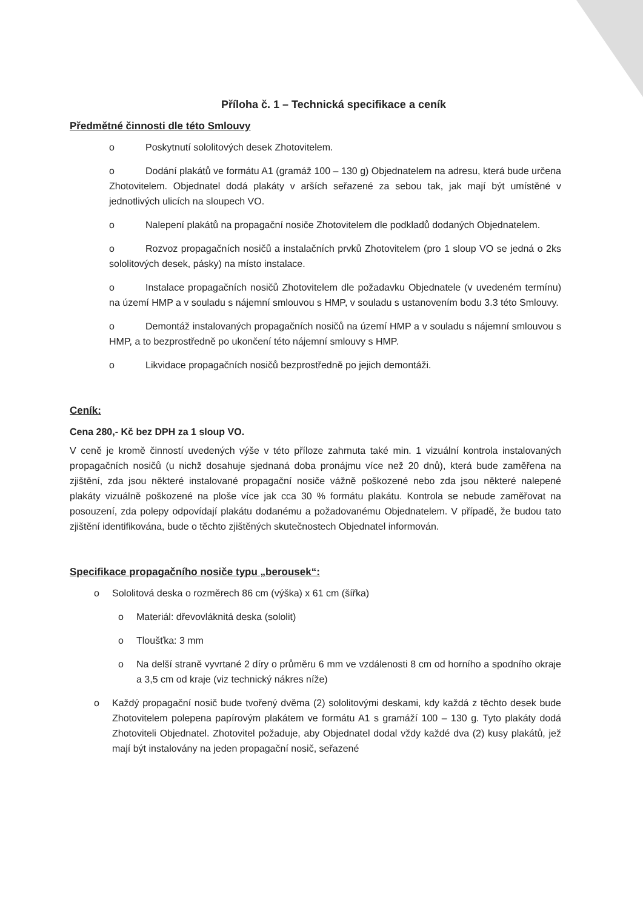Příloha č. 1 – Technická specifikace a ceník
Předmětné činnosti dle této Smlouvy
o Poskytnutí sololitových desek Zhotovitelem.
o Dodání plakátů ve formátu A1 (gramáž 100 – 130 g) Objednatelem na adresu, která bude určena Zhotovitelem. Objednatel dodá plakáty v arších seřazené za sebou tak, jak mají být umístěné v jednotlivých ulicích na sloupech VO.
o Nalepení plakátů na propagační nosiče Zhotovitelem dle podkladů dodaných Objednatelem.
o Rozvoz propagačních nosičů a instalačních prvků Zhotovitelem (pro 1 sloup VO se jedná o 2ks sololitových desek, pásky) na místo instalace.
o Instalace propagačních nosičů Zhotovitelem dle požadavku Objednatele (v uvedeném termínu) na území HMP a v souladu s nájemní smlouvou s HMP, v souladu s ustanovením bodu 3.3 této Smlouvy.
o Demontáž instalovaných propagačních nosičů na území HMP a v souladu s nájemní smlouvou s HMP, a to bezprostředně po ukončení této nájemní smlouvy s HMP.
o Likvidace propagačních nosičů bezprostředně po jejich demontáži.
Ceník:
Cena 280,- Kč bez DPH za 1 sloup VO.
V ceně je kromě činností uvedených výše v této příloze zahrnuta také min. 1 vizuální kontrola instalovaných propagačních nosičů (u nichž dosahuje sjednaná doba pronájmu více než 20 dnů), která bude zaměřena na zjištění, zda jsou některé instalované propagační nosiče vážně poškozené nebo zda jsou některé nalepené plakáty vizuálně poškozené na ploše více jak cca 30 % formátu plakátu. Kontrola se nebude zaměřovat na posouzení, zda polepy odpovídají plakátu dodanému a požadovanému Objednatelem. V případě, že budou tato zjištění identifikována, bude o těchto zjištěných skutečnostech Objednatel informován.
Specifikace propagačního nosiče typu „berousek“:
o Sololitová deska o rozměrech 86 cm (výška) x 61 cm (šířka)
o Materiál: dřevovláknitá deska (sololit)
o Tloušťka: 3 mm
o Na delší straně vyvrtané 2 díry o průměru 6 mm ve vzdálenosti 8 cm od horního a spodního okraje a 3,5 cm od kraje (viz technický nákres níže)
o Každý propagační nosič bude tvořený dvěma (2) sololitovými deskami, kdy každá z těchto desek bude Zhotovitelem polepena papírovým plakátem ve formátu A1 s gramáží 100 – 130 g. Tyto plakáty dodá Zhotoviteli Objednatel. Zhotovitel požaduje, aby Objednatel dodal vždy každé dva (2) kusy plakátů, jež mají být instalovány na jeden propagační nosič, seřazené